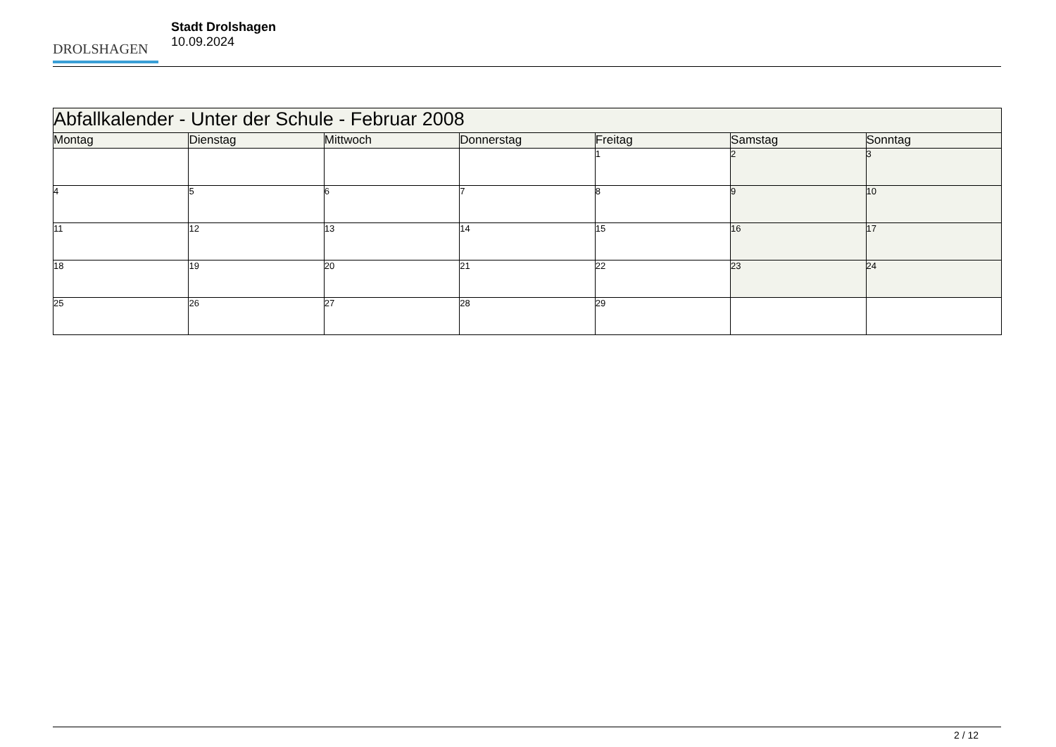DROLSHAGEN
Stadt Drolshagen
10.09.2024
| Abfallkalender - Unter der Schule - Februar 2008 | | | | | | |
| --- | --- | --- | --- | --- | --- | --- |
| Montag | Dienstag | Mittwoch | Donnerstag | Freitag | Samstag | Sonntag |
| | | | | 1 | 2 | 3 |
| 4 | 5 | 6 | 7 | 8 | 9 | 10 |
| 11 | 12 | 13 | 14 | 15 | 16 | 17 |
| 18 | 19 | 20 | 21 | 22 | 23 | 24 |
| 25 | 26 | 27 | 28 | 29 | | |
2 / 12